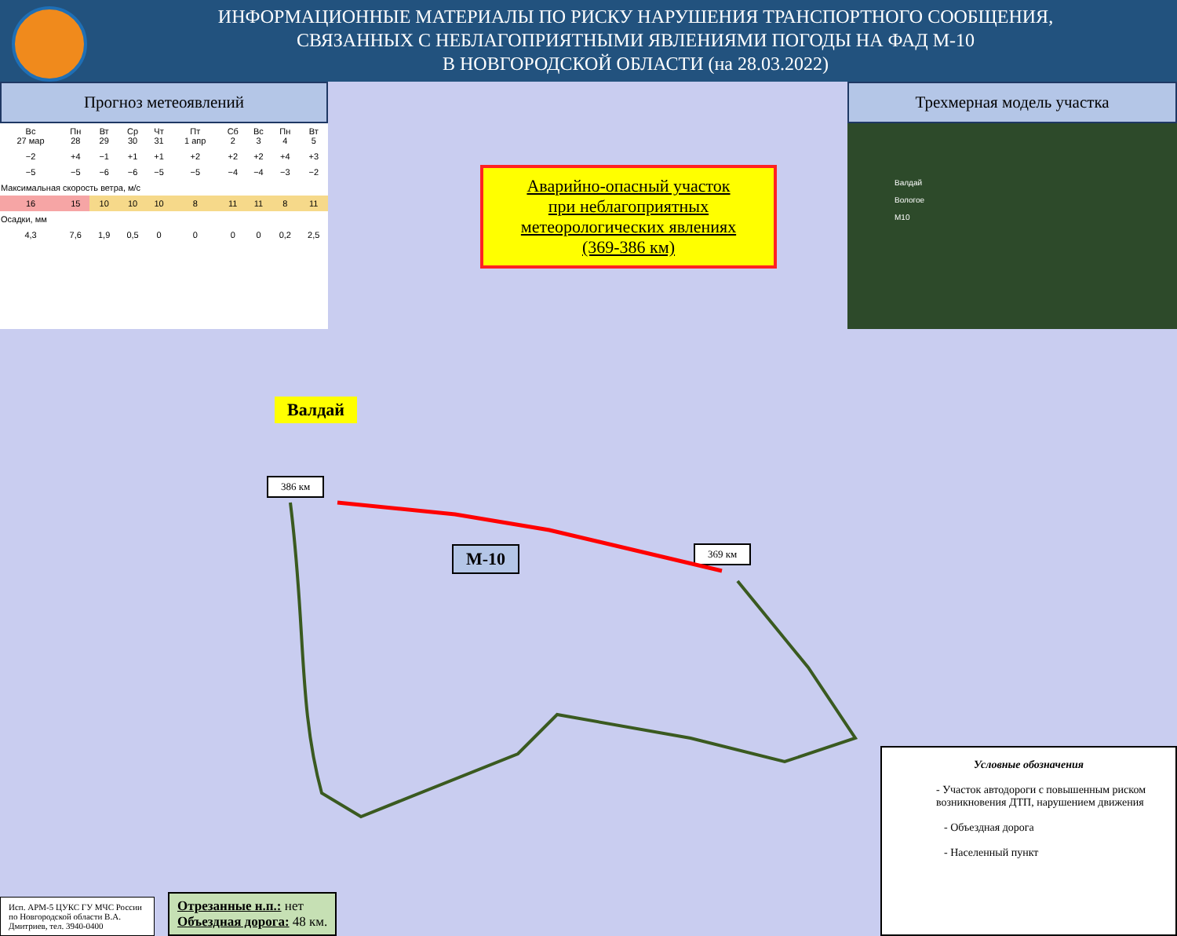ИНФОРМАЦИОННЫЕ МАТЕРИАЛЫ ПО РИСКУ НАРУШЕНИЯ ТРАНСПОРТНОГО СООБЩЕНИЯ,
СВЯЗАННЫХ С НЕБЛАГОПРИЯТНЫМИ ЯВЛЕНИЯМИ ПОГОДЫ НА ФАД М-10
В НОВГОРОДСКОЙ ОБЛАСТИ (на 28.03.2022)
Прогноз метеоявлений
| Вс 27 мар | Пн 28 | Вт 29 | Ср 30 | Чт 31 | Пт 1 апр | Сб 2 | Вс 3 | Пн 4 | Вт 5 |
| −2 | +4 | −1 | +1 | +1 | +2 | +2 | +2 | +4 | +3 |
| −5 | −5 | −6 | −6 | −5 | −5 | −4 | −4 | −3 | −2 |
| Максимальная скорость ветра, м/с | | | | | | | | | |
| 16 | 15 | 10 | 10 | 10 | 8 | 11 | 11 | 8 | 11 |
| Осадки, мм | | | | | | | | | |
| 4,3 | 7,6 | 1,9 | 0,5 | 0 | 0 | 0 | 0 | 0,2 | 2,5 |
Трехмерная модель участка
Валдай
Вологое
M10
Аварийно-опасный участок
при неблагоприятных
метеорологических явлениях
(369-386 км)
Валдай
386 км
369 км
М-10
Условные обозначения
- Участок автодороги с повышенным риском возникновения ДТП, нарушением движения
- Объездная дорога
- Населенный пункт
Исп. АРМ-5 ЦУКС ГУ МЧС России по Новгородской области В.А. Дмитриев, тел. 3940-0400
Отрезанные н.п.: нет
Объездная дорога: 48 км.